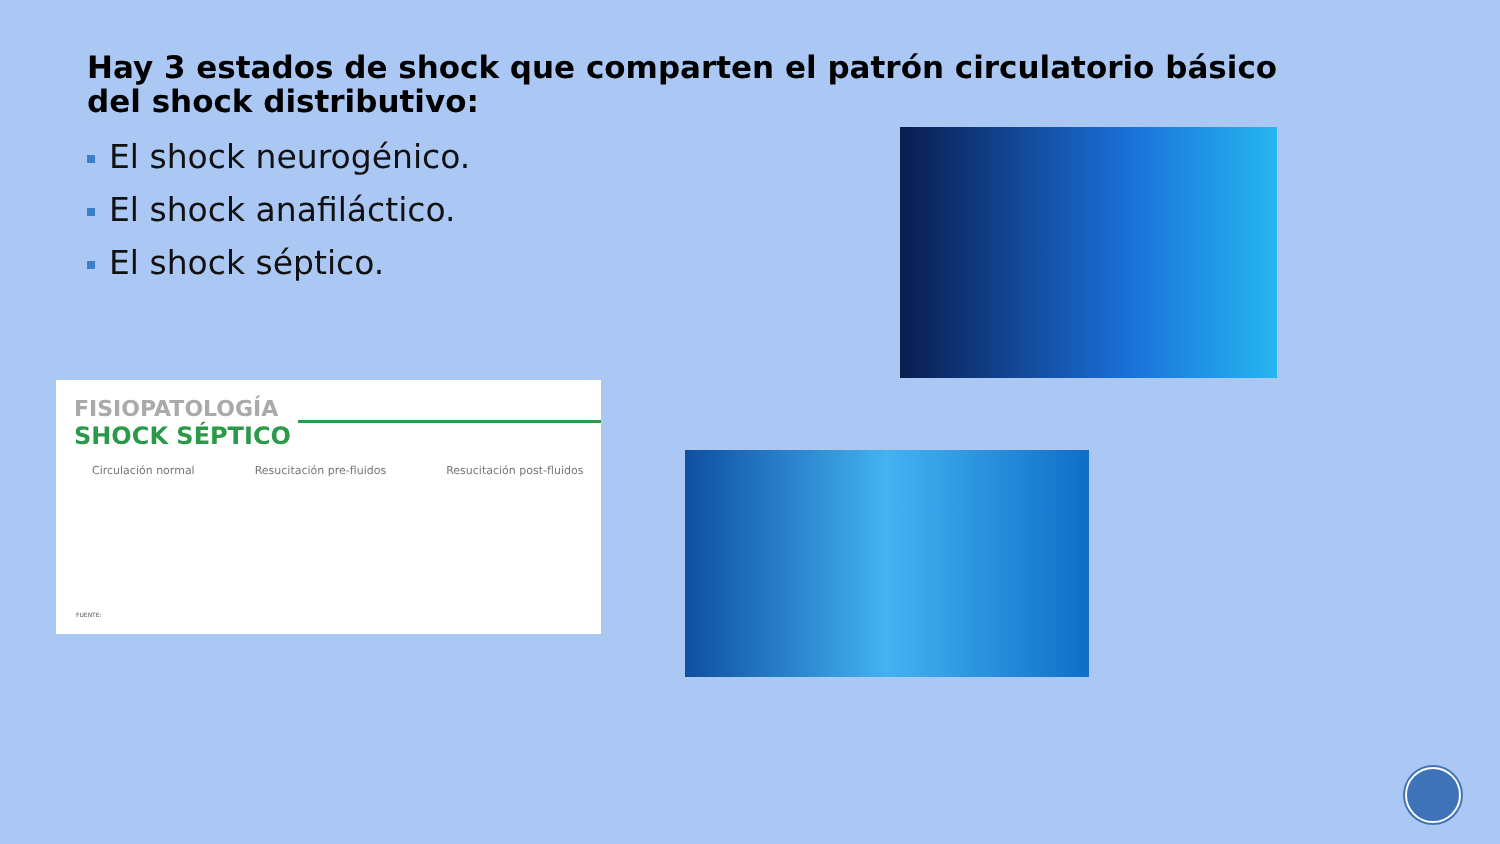Hay 3 estados de shock que comparten el patrón circulatorio básico del shock distributivo:
El shock neurogénico.
El shock anafiláctico.
El shock séptico.
FISIOPATOLOGÍA
SHOCK SÉPTICO
Circulación normal Resucitación pre-fluidos Resucitación post-fluidos
FUENTE: